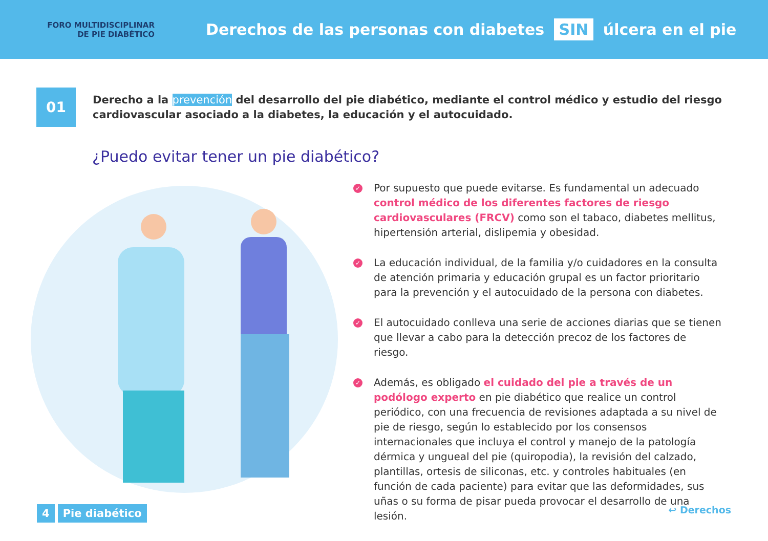FORO MULTIDISCIPLINAR
DE PIE DIABÉTICO
Derechos de las personas con diabetes SIN úlcera en el pie
01
Derecho a la prevención del desarrollo del pie diabético, mediante el control médico y estudio del riesgo cardiovascular asociado a la diabetes, la educación y el autocuidado.
¿Puedo evitar tener un pie diabético?
✓
Por supuesto que puede evitarse. Es fundamental un adecuado control médico de los diferentes factores de riesgo cardiovasculares (FRCV) como son el tabaco, diabetes mellitus, hipertensión arterial, dislipemia y obesidad.
✓
La educación individual, de la familia y/o cuidadores en la consulta de atención primaria y educación grupal es un factor prioritario para la prevención y el autocuidado de la persona con diabetes.
✓
El autocuidado conlleva una serie de acciones diarias que se tienen que llevar a cabo para la detección precoz de los factores de riesgo.
✓
Además, es obligado el cuidado del pie a través de un podólogo experto en pie diabético que realice un control periódico, con una frecuencia de revisiones adaptada a su nivel de pie de riesgo, según lo establecido por los consensos internacionales que incluya el control y manejo de la patología dérmica y ungueal del pie (quiropodia), la revisión del calzado, plantillas, ortesis de siliconas, etc. y controles habituales (en función de cada paciente) para evitar que las deformidades, sus uñas o su forma de pisar pueda provocar el desarrollo de una lesión.
4 Pie diabético ↩ Derechos